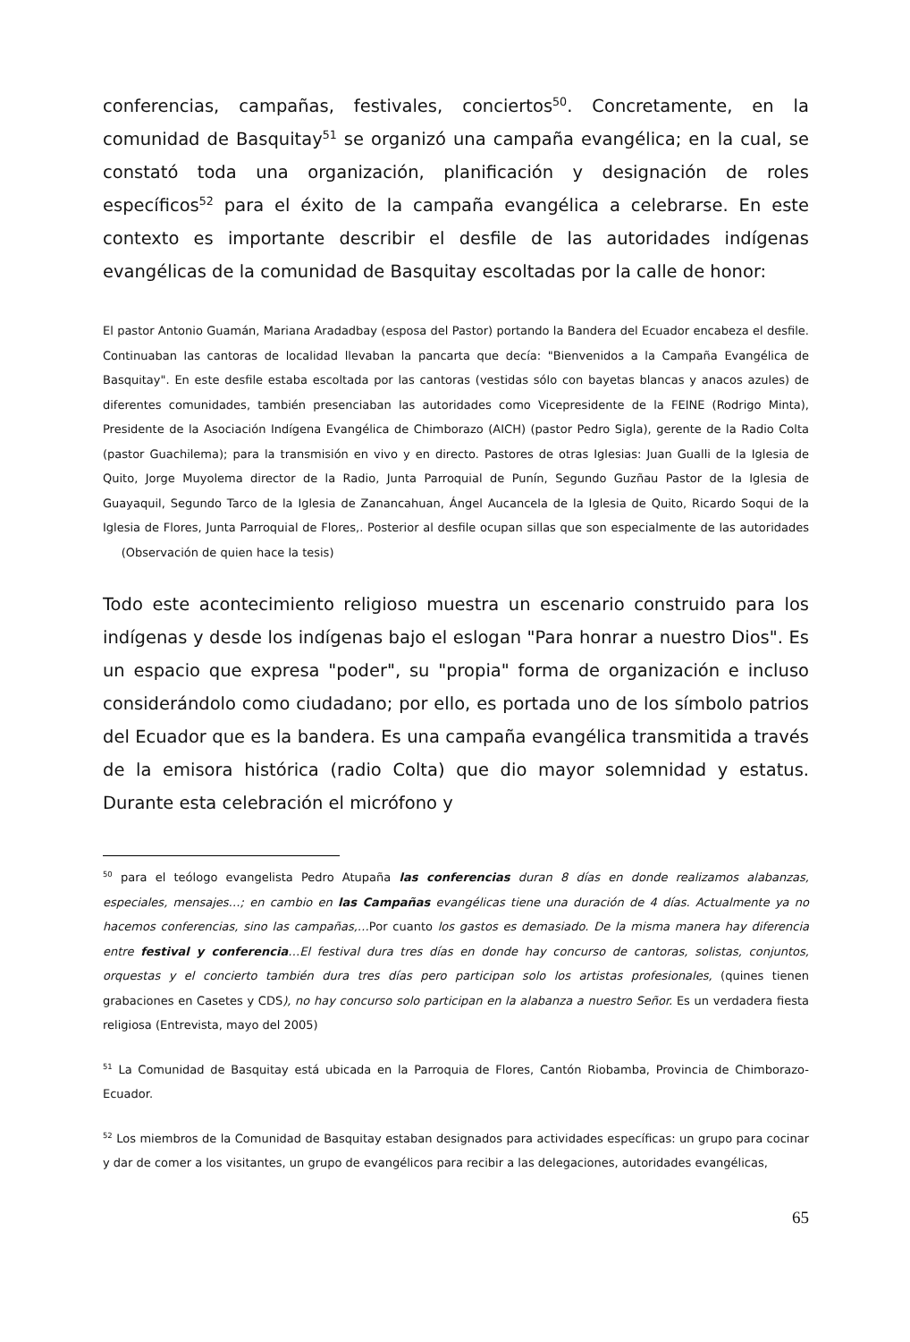conferencias, campañas, festivales, conciertos<sup>50</sup>. Concretamente, en la comunidad de Basquitay<sup>51</sup> se organizó una campaña evangélica; en la cual, se constató toda una organización, planificación y designación de roles específicos<sup>52</sup> para el éxito de la campaña evangélica a celebrarse. En este contexto es importante describir el desfile de las autoridades indígenas evangélicas de la comunidad de Basquitay escoltadas por la calle de honor:
El pastor Antonio Guamán, Mariana Aradadbay (esposa del Pastor) portando la Bandera del Ecuador encabeza el desfile. Continuaban las cantoras de localidad llevaban la pancarta que decía: "Bienvenidos a la Campaña Evangélica de Basquitay". En este desfile estaba escoltada por las cantoras (vestidas sólo con bayetas blancas y anacos azules) de diferentes comunidades, también presenciaban las autoridades como Vicepresidente de la FEINE (Rodrigo Minta), Presidente de la Asociación Indígena Evangélica de Chimborazo (AICH) (pastor Pedro Sigla), gerente de la Radio Colta (pastor Guachilema); para la transmisión en vivo y en directo. Pastores de otras Iglesias: Juan Gualli de la Iglesia de Quito, Jorge Muyolema director de la Radio, Junta Parroquial de Punín, Segundo Guzñau Pastor de la Iglesia de Guayaquil, Segundo Tarco de la Iglesia de Zanancahuan, Ángel Aucancela de la Iglesia de Quito, Ricardo Soqui de la Iglesia de Flores, Junta Parroquial de Flores,. Posterior al desfile ocupan sillas que son especialmente de las autoridades (Observación de quien hace la tesis)
Todo este acontecimiento religioso muestra un escenario construido para los indígenas y desde los indígenas bajo el eslogan "Para honrar a nuestro Dios". Es un espacio que expresa "poder", su "propia" forma de organización e incluso considerándolo como ciudadano; por ello, es portada uno de los símbolo patrios del Ecuador que es la bandera. Es una campaña evangélica transmitida a través de la emisora histórica (radio Colta) que dio mayor solemnidad y estatus. Durante esta celebración el micrófono y
<sup>50</sup> para el teólogo evangelista Pedro Atupaña las conferencias duran 8 días en donde realizamos alabanzas, especiales, mensajes…; en cambio en las Campañas evangélicas tiene una duración de 4 días. Actualmente ya no hacemos conferencias, sino las campañas,…Por cuanto los gastos es demasiado. De la misma manera hay diferencia entre festival y conferencia…El festival dura tres días en donde hay concurso de cantoras, solistas, conjuntos, orquestas y el concierto también dura tres días pero participan solo los artistas profesionales, (quines tienen grabaciones en Casetes y CDS), no hay concurso solo participan en la alabanza a nuestro Señor. Es un verdadera fiesta religiosa (Entrevista, mayo del 2005)
<sup>51</sup> La Comunidad de Basquitay está ubicada en la Parroquia de Flores, Cantón Riobamba, Provincia de Chimborazo-Ecuador.
<sup>52</sup> Los miembros de la Comunidad de Basquitay estaban designados para actividades específicas: un grupo para cocinar y dar de comer a los visitantes, un grupo de evangélicos para recibir a las delegaciones, autoridades evangélicas,
65